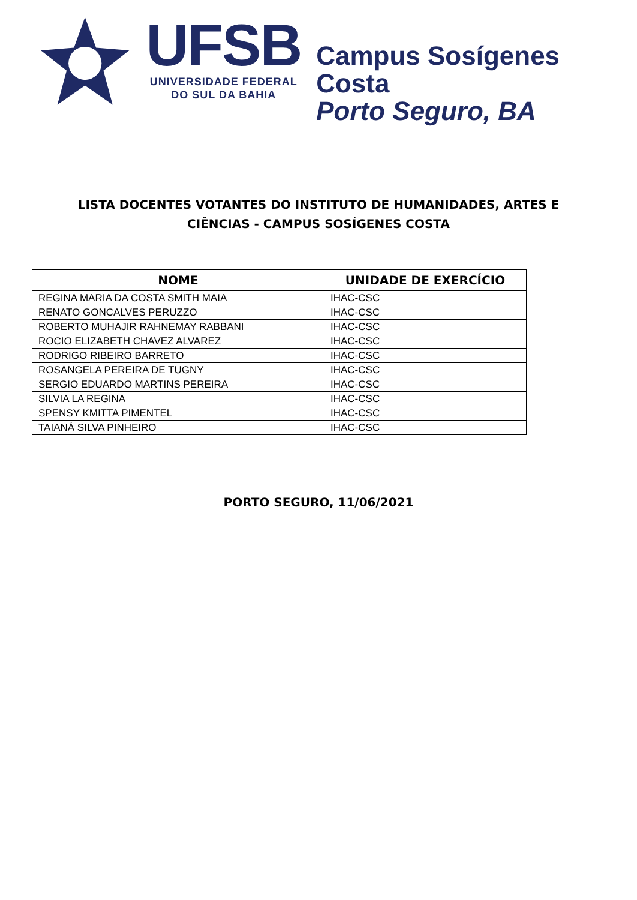UFSB
UNIVERSIDADE FEDERAL
DO SUL DA BAHIA
Campus Sosígenes Costa
Porto Seguro, BA
LISTA DOCENTES VOTANTES DO INSTITUTO DE HUMANIDADES, ARTES E CIÊNCIAS - CAMPUS SOSÍGENES COSTA
| NOME | UNIDADE DE EXERCÍCIO |
| --- | --- |
| REGINA MARIA DA COSTA SMITH MAIA | IHAC-CSC |
| RENATO GONCALVES PERUZZO | IHAC-CSC |
| ROBERTO MUHAJIR RAHNEMAY RABBANI | IHAC-CSC |
| ROCIO ELIZABETH CHAVEZ ALVAREZ | IHAC-CSC |
| RODRIGO RIBEIRO BARRETO | IHAC-CSC |
| ROSANGELA PEREIRA DE TUGNY | IHAC-CSC |
| SERGIO EDUARDO MARTINS PEREIRA | IHAC-CSC |
| SILVIA LA REGINA | IHAC-CSC |
| SPENSY KMITTA PIMENTEL | IHAC-CSC |
| TAIANÁ SILVA PINHEIRO | IHAC-CSC |
PORTO SEGURO, 11/06/2021